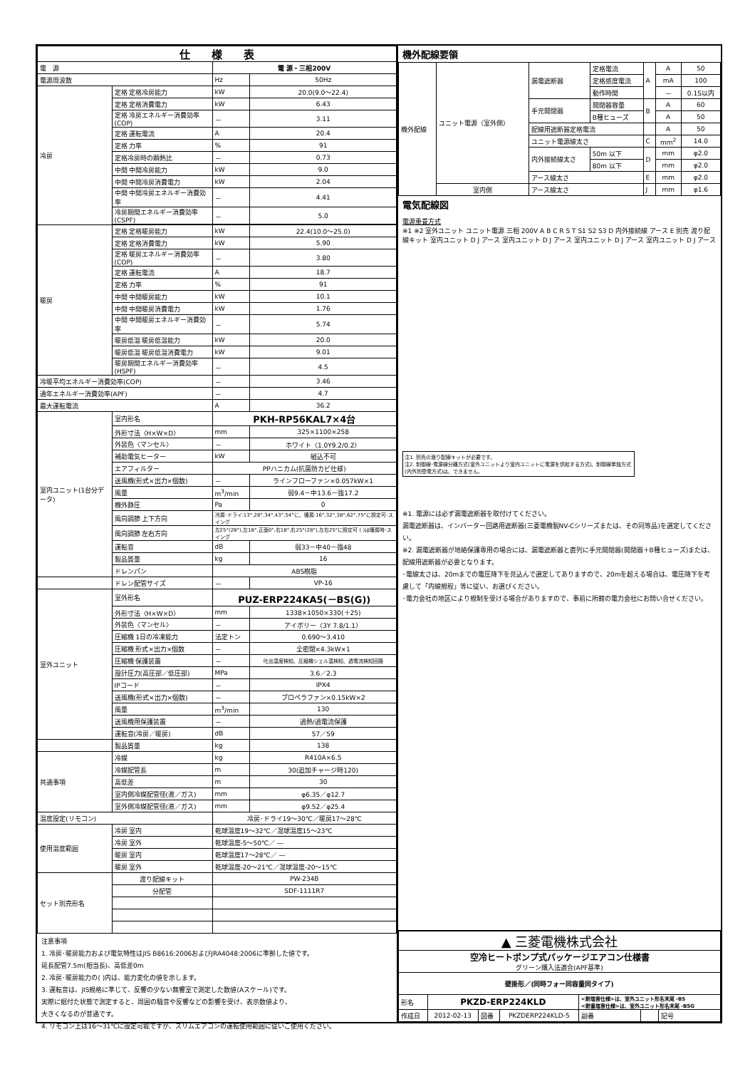| 仕 様 表 | | | |
| --- | --- | --- | --- |
| 電 源 | | 電 源・三相200V | |
| 電源周波数 | | Hz | 50Hz |
| 冷房 | 定格 定格冷房能力 | kW | 20.0(9.0～22.4) |
| | 定格 定格消費電力 | kW | 6.43 |
| | 定格 冷房エネルギー消費効率(COP) | － | 3.11 |
| | 定格 運転電流 | A | 20.4 |
| | 定格 力率 | % | 91 |
| | 定格冷房時の顕熱比 | － | 0.73 |
| | 中間 中間冷房能力 | kW | 9.0 |
| | 中間 中間冷房消費電力 | kW | 2.04 |
| | 中間 中間冷房エネルギー消費効率 | － | 4.41 |
| | 冷房期間エネルギー消費効率(CSPF) | － | 5.0 |
| 暖房 | 定格 定格暖房能力 | kW | 22.4(10.0～25.0) |
| | 定格 定格消費電力 | kW | 5.90 |
| | 定格 暖房エネルギー消費効率(COP) | － | 3.80 |
| | 定格 運転電流 | A | 18.7 |
| | 定格 力率 | % | 91 |
| | 中間 中間暖房能力 | kW | 10.1 |
| | 中間 中間暖房消費電力 | kW | 1.76 |
| | 中間 中間暖房エネルギー消費効率 | － | 5.74 |
| | 暖房低温 暖房低温能力 | kW | 20.0 |
| | 暖房低温 暖房低温消費電力 | kW | 9.01 |
| | 暖房期間エネルギー消費効率(HSPF) | － | 4.5 |
| 冷暖平均エネルギー消費効率(COP) | | － | 3.46 |
| 通年エネルギー消費効率(APF) | | － | 4.7 |
| 最大運転電流 | | A | 36.2 |
| 室内ユニット(1台分データ) | 室内形名 | PKH-RP56KAL7×4台 | |
| | 外形寸法〈H×W×D〉 | mm | 325×1100×258 |
| | 外装色〈マンセル〉 | － | ホワイト〈1.0Y9.2/0.2〉 |
| | 補助電気ヒーター | kW | 組込不可 |
| | エアフィルター | PPハニカム(抗菌防カビ仕様) | |
| | 送風機(形式×出力×個数) | － | ラインフローファン×0.057kW×1 |
| | 風量 | m<sup>3</sup>/min | 弱9.4－中13.6－強17.2 |
| | 機外静圧 | Pa | 0 |
| | 風向調節 上下方向 | 冷房･ドライ:13°,28°,34°,43°,54°に、暖房:16°,32°,38°,62°,75°に設定可･スイング | |
| | 風向調節 左右方向 | 左25°(28°),左18°,正面0°,右18°,右25°(28°),左右25°に設定可 ( )は暖房時･スイング | |
| | 運転音 | dB | 弱33－中40－強48 |
| | 製品質量 | kg | 16 |
| | ドレンパン | ABS樹脂 | |
| | ドレン配管サイズ | － | VP-16 |
| 室外ユニット | 室外形名 | PUZ-ERP224KA5(－BS(G)) | |
| | 外形寸法〈H×W×D〉 | mm | 1338×1050×330(＋25) |
| | 外装色〈マンセル〉 | － | アイボリー〈3Y 7.8/1.1〉 |
| | 圧縮機 1日の冷凍能力 | 法定トン | 0.690～3.410 |
| | 圧縮機 形式×出力×個数 | － | 全密閉×4.3kW×1 |
| | 圧縮機 保護装置 | － | 吐出温度検知、圧縮機シェル温検知、過電流検知回路 |
| | 設計圧力(高圧部／低圧部) | MPa | 3.6／2.3 |
| | IPコード | － | IPX4 |
| | 送風機(形式×出力×個数) | － | プロペラファン×0.15kW×2 |
| | 風量 | m<sup>3</sup>/min | 130 |
| | 送風機用保護装置 | － | 過熱/過電流保護 |
| | 運転音(冷房／暖房) | dB | 57／59 |
| | 製品質量 | kg | 138 |
| 共通事項 | 冷媒 | kg | R410A×6.5 |
| | 冷媒配管長 | m | 30(追加チャージ時120) |
| | 高低差 | m | 30 |
| | 室内側冷媒配管径(液／ガス) | mm | φ6.35／φ12.7 |
| | 室外側冷媒配管径(液／ガス) | mm | φ9.52／φ25.4 |
| 温度設定(リモコン) | | 冷房･ドライ19～30℃／暖房17～28℃ | |
| 使用温度範囲 | 冷房 室内 | 乾球温度19～32℃／湿球温度15～23℃ | |
| | 冷房 室外 | 乾球温度-5～50℃／ — | |
| | 暖房 室内 | 乾球温度17～28℃／ — | |
| | 暖房 室外 | 乾球温度-20～21℃／湿球温度-20～15℃ | |
| セット別売形名 | 渡り配線キット | PW-234B | |
| | 分配管 | SDF-1111R7 | |
注意事項
1. 冷房･暖房能力および電気特性はJIS B8616:2006およびJRA4048:2006に準拠した値です。
延長配管7.5m(相当長)、高低差0m
2. 冷房･暖房能力の( )内は、能力変化の値を示します。
3. 運転音は、JIS規格に準じて、反響の少ない無響室で測定した数値(Aスケール)です。
実際に据付た状態で測定すると、周囲の騒音や反響などの影響を受け、表示数値より、
大きくなるのが普通です。
4. リモコン上は16～31℃に設定可能ですが、スリムエアコンの運転使用範囲に従いご使用ください。
機外配線要領
| 機外配線 | ユニット電源（室外側） | 漏電遮断器 | 定格電流 | A | A | 50 |
| | | | 定格感度電流 | | mA | 100 |
| | | | 動作時間 | | － | 0.1S以内 |
| | | 手元開閉器 | 開閉器容量 | B | A | 60 |
| | | | B種ヒューズ | | A | 50 |
| | | 配線用遮断器定格電流 | | | A | 50 |
| | | ユニット電源線太さ | | C | mm<sup>2</sup> | 14.0 |
| | | 内外接続線太さ | 50m 以下 | D | mm | φ2.0 |
| | | | 80m 以下 | | mm | φ2.0 |
| | | アース線太さ | | E | mm | φ2.0 |
| | 室内側 | アース線太さ | | J | mm | φ1.6 |
電気配線図
電源重畳方式
※1 ※2 室外ユニット ユニット電源 三相 200V A B C R S T S1 S2 S3 D 内外接続線 アース E 別売 渡り配線キット 室内ユニット D J アース 室内ユニット D J アース 室内ユニット D J アース 室内ユニット D J アース
注1. 別売の渡り配線キットが必要です。
注2. 制御線･電源線分離方式(室外ユニットより室内ユニットに電源を供給する方式)、制御線単独方式(内外別受電方式)は、できません。
※1. 電源には必ず漏電遮断器を取付けてください。
漏電遮断器は、インバーター回路用遮断器(三菱電機製NV-Cシリーズまたは、その同等品)を選定してください。
※2. 漏電遮断器が地絡保護専用の場合には、漏電遮断器と直列に手元開閉器(開閉器＋B種ヒューズ)または、配線用遮断器が必要となります。
･電線太さは、20mまでの電圧降下を見込んで選定してありますので、20mを超える場合は、電圧降下を考慮して「内線規程」等に従い、お選びください。
･電力会社の地区により規制を受ける場合がありますので、事前に所轄の電力会社にお問い合せください。
| ▲ 三菱電機株式会社 | | | | | | |
| 空冷ヒートポンプ式パッケージエアコン仕様書 グリーン購入法適合(APF基準) | | | | | | |
| 壁掛形／(同時フォー同容量同タイプ) | | | | | | |
| 形名 | PKZD-ERP224KLD | | | <耐塩害仕様>は、室外ユニット形名末尾 -BS <耐重塩害仕様>は、室外ユニット形名末尾 -BSG | | |
| 作成日 | 2012-02-13 | 図番 | PKZDERP224KLD-5 | 副番 | | 記号 |